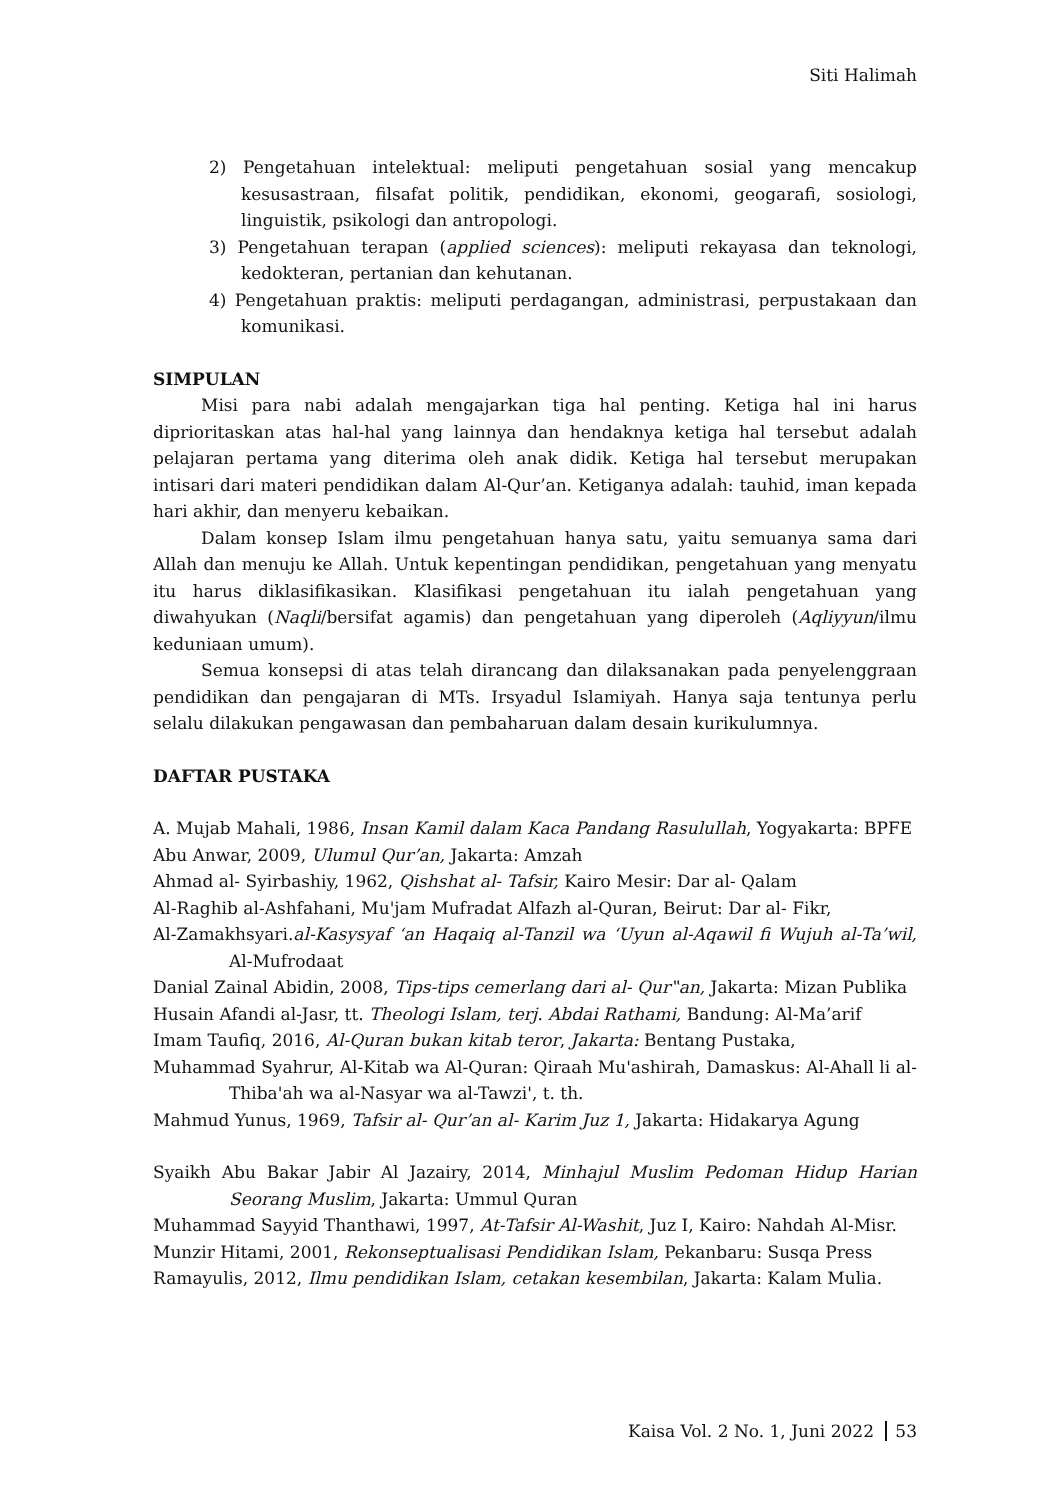Siti Halimah
2) Pengetahuan intelektual: meliputi pengetahuan sosial yang mencakup kesusastraan, filsafat politik, pendidikan, ekonomi, geogarafi, sosiologi, linguistik, psikologi dan antropologi.
3) Pengetahuan terapan (applied sciences): meliputi rekayasa dan teknologi, kedokteran, pertanian dan kehutanan.
4) Pengetahuan praktis: meliputi perdagangan, administrasi, perpustakaan dan komunikasi.
SIMPULAN
Misi para nabi adalah mengajarkan tiga hal penting. Ketiga hal ini harus diprioritaskan atas hal-hal yang lainnya dan hendaknya ketiga hal tersebut adalah pelajaran pertama yang diterima oleh anak didik. Ketiga hal tersebut merupakan intisari dari materi pendidikan dalam Al-Qur’an. Ketiganya adalah: tauhid, iman kepada hari akhir, dan menyeru kebaikan.
Dalam konsep Islam ilmu pengetahuan hanya satu, yaitu semuanya sama dari Allah dan menuju ke Allah. Untuk kepentingan pendidikan, pengetahuan yang menyatu itu harus diklasifikasikan. Klasifikasi pengetahuan itu ialah pengetahuan yang diwahyukan (Naqli/bersifat agamis) dan pengetahuan yang diperoleh (Aqliyyun/ilmu keduniaan umum).
Semua konsepsi di atas telah dirancang dan dilaksanakan pada penyelenggraan pendidikan dan pengajaran di MTs. Irsyadul Islamiyah. Hanya saja tentunya perlu selalu dilakukan pengawasan dan pembaharuan dalam desain kurikulumnya.
DAFTAR PUSTAKA
A. Mujab Mahali, 1986, Insan Kamil dalam Kaca Pandang Rasulullah, Yogyakarta: BPFE
Abu Anwar, 2009, Ulumul Qur’an, Jakarta: Amzah
Ahmad al- Syirbashiy, 1962, Qishshat al- Tafsir, Kairo Mesir: Dar al- Qalam
Al-Raghib al-Ashfahani, Mu'jam Mufradat Alfazh al-Quran, Beirut: Dar al- Fikr,
Al-Zamakhsyari.al-Kasysyaf ‘an Haqaiq al-Tanzil wa ‘Uyun al-Aqawil fi Wujuh al-Ta’wil, Al-Mufrodaat
Danial Zainal Abidin, 2008, Tips-tips cemerlang dari al- Qur‟an, Jakarta: Mizan Publika
Husain Afandi al-Jasr, tt. Theologi Islam, terj. Abdai Rathami, Bandung: Al-Ma’arif
Imam Taufiq, 2016, Al-Quran bukan kitab teror, Jakarta: Bentang Pustaka,
Muhammad Syahrur, Al-Kitab wa Al-Quran: Qiraah Mu'ashirah, Damaskus: Al-Ahall li al-Thiba'ah wa al-Nasyar wa al-Tawzi', t. th.
Mahmud Yunus, 1969, Tafsir al- Qur’an al- Karim Juz 1, Jakarta: Hidakarya Agung
Syaikh Abu Bakar Jabir Al Jazairy, 2014, Minhajul Muslim Pedoman Hidup Harian Seorang Muslim, Jakarta: Ummul Quran
Muhammad Sayyid Thanthawi, 1997, At-Tafsir Al-Washit, Juz I, Kairo: Nahdah Al-Misr.
Munzir Hitami, 2001, Rekonseptualisasi Pendidikan Islam, Pekanbaru: Susqa Press
Ramayulis, 2012, Ilmu pendidikan Islam, cetakan kesembilan, Jakarta: Kalam Mulia.
Kaisa Vol. 2 No. 1, Juni 2022 53